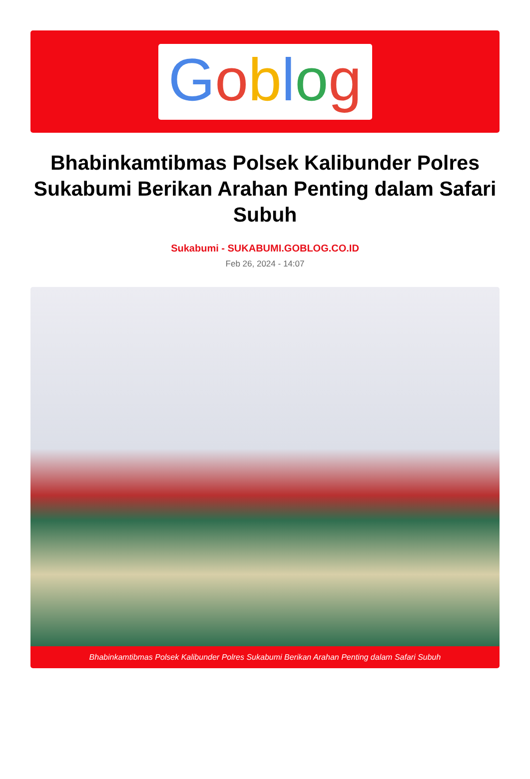Goblog
Bhabinkamtibmas Polsek Kalibunder Polres Sukabumi Berikan Arahan Penting dalam Safari Subuh
Sukabumi - SUKABUMI.GOBLOG.CO.ID
Feb 26, 2024 - 14:07
Bhabinkamtibmas Polsek Kalibunder Polres Sukabumi Berikan Arahan Penting dalam Safari Subuh